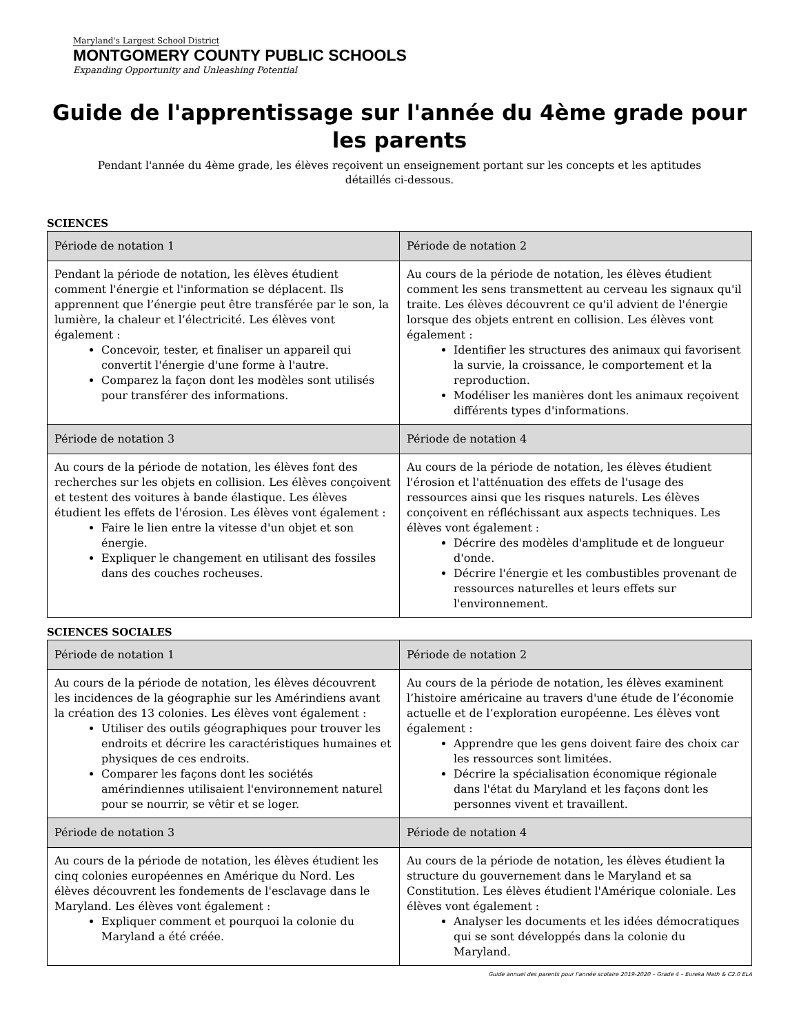Maryland's Largest School District
MONTGOMERY COUNTY PUBLIC SCHOOLS
Expanding Opportunity and Unleashing Potential
Guide de l'apprentissage sur l'année du 4ème grade pour les parents
Pendant l'année du 4ème grade, les élèves reçoivent un enseignement portant sur les concepts et les aptitudes détaillés ci-dessous.
SCIENCES
| Période de notation 1 | Période de notation 2 |
| --- | --- |
| Pendant la période de notation, les élèves étudient comment l'énergie et l'information se déplacent. Ils apprennent que l’énergie peut être transférée par le son, la lumière, la chaleur et l’électricité. Les élèves vont également : Concevoir, tester, et finaliser un appareil qui convertit l'énergie d'une forme à l'autre. Comparez la façon dont les modèles sont utilisés pour transférer des informations. | Au cours de la période de notation, les élèves étudient comment les sens transmettent au cerveau les signaux qu'il traite. Les élèves découvrent ce qu'il advient de l'énergie lorsque des objets entrent en collision. Les élèves vont également : Identifier les structures des animaux qui favorisent la survie, la croissance, le comportement et la reproduction. Modéliser les manières dont les animaux reçoivent différents types d'informations. |
| Période de notation 3 | Période de notation 4 |
| Au cours de la période de notation, les élèves font des recherches sur les objets en collision. Les élèves conçoivent et testent des voitures à bande élastique. Les élèves étudient les effets de l'érosion. Les élèves vont également : Faire le lien entre la vitesse d'un objet et son énergie. Expliquer le changement en utilisant des fossiles dans des couches rocheuses. | Au cours de la période de notation, les élèves étudient l'érosion et l'atténuation des effets de l'usage des ressources ainsi que les risques naturels. Les élèves conçoivent en réfléchissant aux aspects techniques. Les élèves vont également : Décrire des modèles d'amplitude et de longueur d'onde. Décrire l'énergie et les combustibles provenant de ressources naturelles et leurs effets sur l'environnement. |
SCIENCES SOCIALES
| Période de notation 1 | Période de notation 2 |
| --- | --- |
| Au cours de la période de notation, les élèves découvrent les incidences de la géographie sur les Amérindiens avant la création des 13 colonies. Les élèves vont également : Utiliser des outils géographiques pour trouver les endroits et décrire les caractéristiques humaines et physiques de ces endroits. Comparer les façons dont les sociétés amérindiennes utilisaient l'environnement naturel pour se nourrir, se vêtir et se loger. | Au cours de la période de notation, les élèves examinent l’histoire américaine au travers d'une étude de l’économie actuelle et de l’exploration européenne. Les élèves vont également : Apprendre que les gens doivent faire des choix car les ressources sont limitées. Décrire la spécialisation économique régionale dans l'état du Maryland et les façons dont les personnes vivent et travaillent. |
| Période de notation 3 | Période de notation 4 |
| Au cours de la période de notation, les élèves étudient les cinq colonies européennes en Amérique du Nord. Les élèves découvrent les fondements de l'esclavage dans le Maryland. Les élèves vont également : Expliquer comment et pourquoi la colonie du Maryland a été créée. | Au cours de la période de notation, les élèves étudient la structure du gouvernement dans le Maryland et sa Constitution. Les élèves étudient l'Amérique coloniale. Les élèves vont également : Analyser les documents et les idées démocratiques qui se sont développés dans la colonie du Maryland. |
Guide annuel des parents pour l'année scolaire 2019-2020 – Grade 4 – Eureka Math & C2.0 ELA